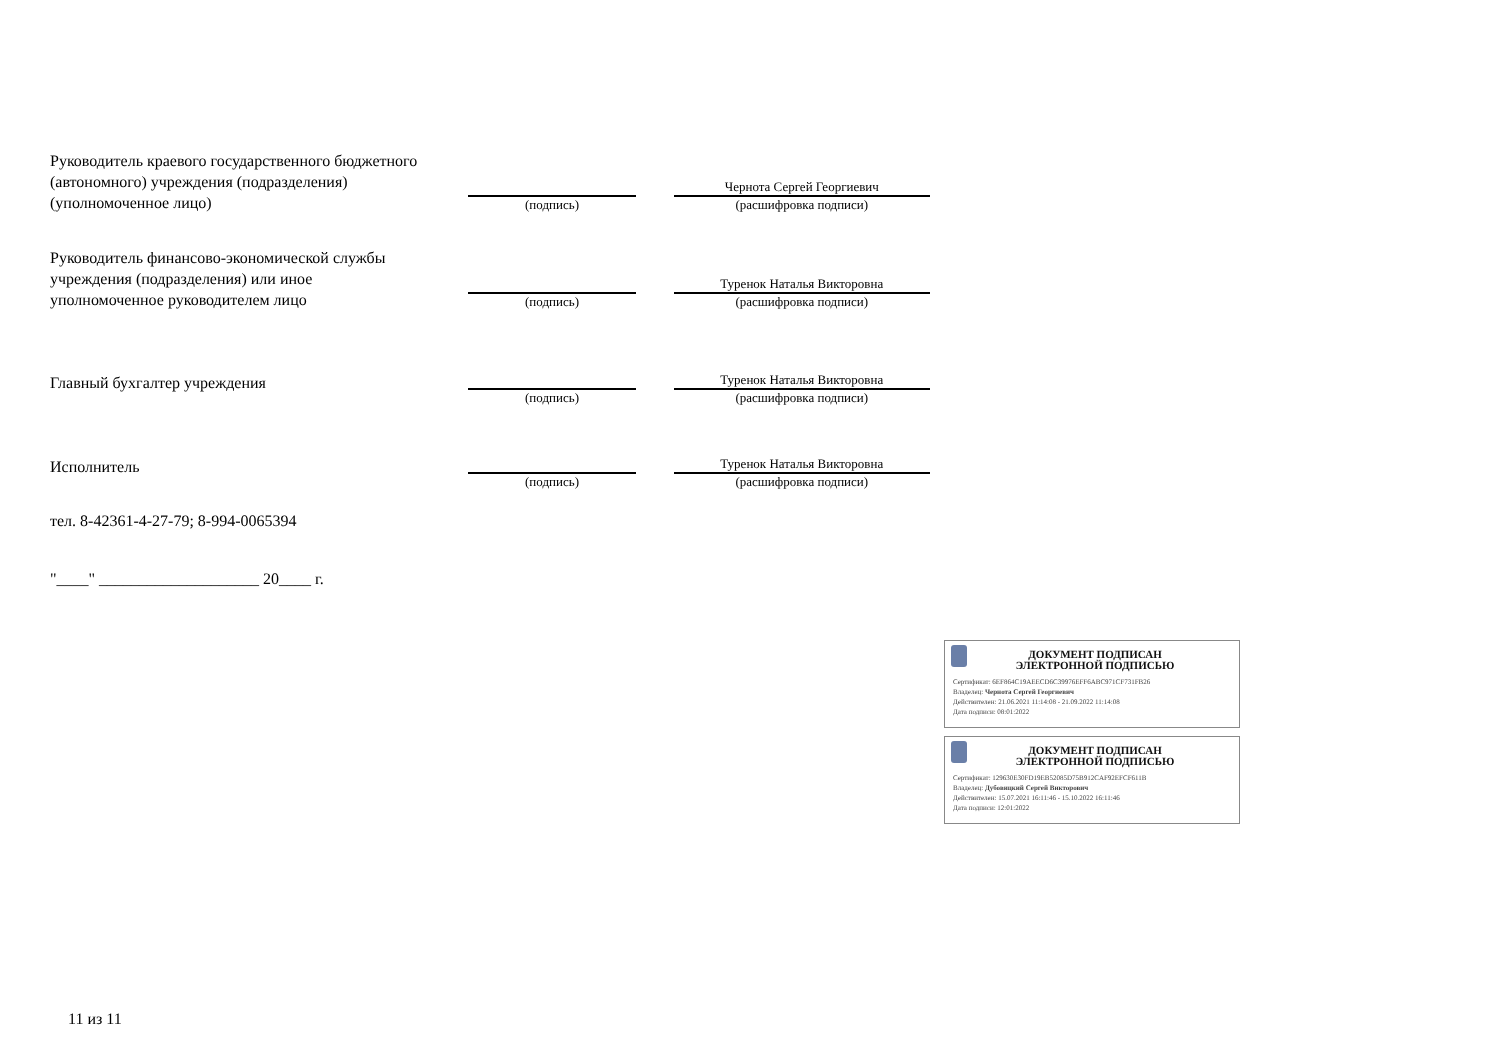Руководитель краевого государственного бюджетного (автономного) учреждения (подразделения) (уполномоченное лицо)
(подпись)
Чернота Сергей Георгиевич
(расшифровка подписи)
Руководитель финансово-экономической службы учреждения (подразделения) или иное уполномоченное руководителем лицо
(подпись)
Туренок Наталья Викторовна
(расшифровка подписи)
Главный бухгалтер учреждения
(подпись)
Туренок Наталья Викторовна
(расшифровка подписи)
Исполнитель
(подпись)
Туренок Наталья Викторовна
(расшифровка подписи)
тел. 8-42361-4-27-79; 8-994-0065394
"____" ____________________ 20____ г.
ДОКУМЕНТ ПОДПИСАН ЭЛЕКТРОННОЙ ПОДПИСЬЮ
Сертификат: 6EF864C19AEECD6C39976EFF6ABC971CF731FB26
Владелец: Чернота Сергей Георгиевич
Действителен: 21.06.2021 11:14:08 - 21.09.2022 11:14:08
Дата подписи: 08:01:2022
ДОКУМЕНТ ПОДПИСАН ЭЛЕКТРОННОЙ ПОДПИСЬЮ
Сертификат: 129630E30FD19EB52085D75B912CAF92EFCF611B
Владелец: Дубовицкий Сергей Викторович
Действителен: 15.07.2021 16:11:46 - 15.10.2022 16:11:46
Дата подписи: 12:01:2022
11 из 11